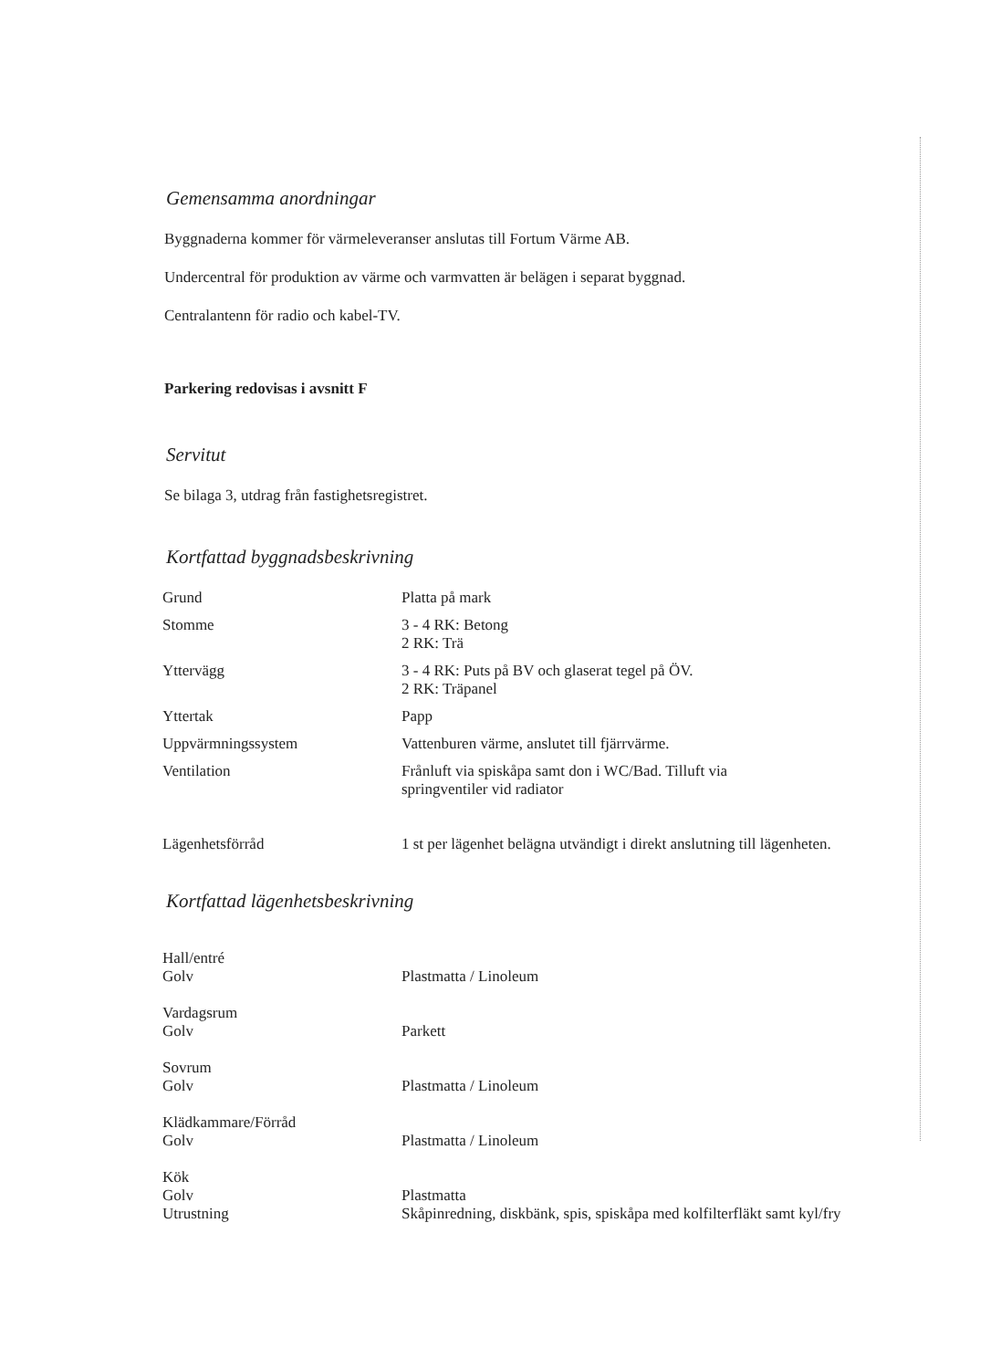Gemensamma anordningar
Byggnaderna kommer för värmeleveranser anslutas till Fortum Värme AB.
Undercentral för produktion av värme och varmvatten är belägen i separat byggnad.
Centralantenn för radio och kabel-TV.
Parkering redovisas i avsnitt F
Servitut
Se bilaga 3, utdrag från fastighetsregistret.
Kortfattad byggnadsbeskrivning
| Grund | Platta på mark |
| Stomme | 3 - 4 RK: Betong 2 RK: Trä |
| Yttervägg | 3 - 4 RK: Puts på BV och glaserat tegel på ÖV. 2 RK: Träpanel |
| Yttertak | Papp |
| Uppvärmningssystem | Vattenburen värme, anslutet till fjärrvärme. |
| Ventilation | Frånluft via spiskåpa samt don i WC/Bad. Tilluft via springventiler vid radiator |
| Lägenhetsförråd | 1 st per lägenhet belägna utvändigt i direkt anslutning till lägenheten. |
Kortfattad lägenhetsbeskrivning
| Hall/entré | |
| Golv | Plastmatta / Linoleum |
| Vardagsrum | |
| Golv | Parkett |
| Sovrum | |
| Golv | Plastmatta / Linoleum |
| Klädkammare/Förråd | |
| Golv | Plastmatta / Linoleum |
| Kök | |
| Golv | Plastmatta |
| Utrustning | Skåpinredning, diskbänk, spis, spiskåpa med kolfilterfläkt samt kyl/fry |